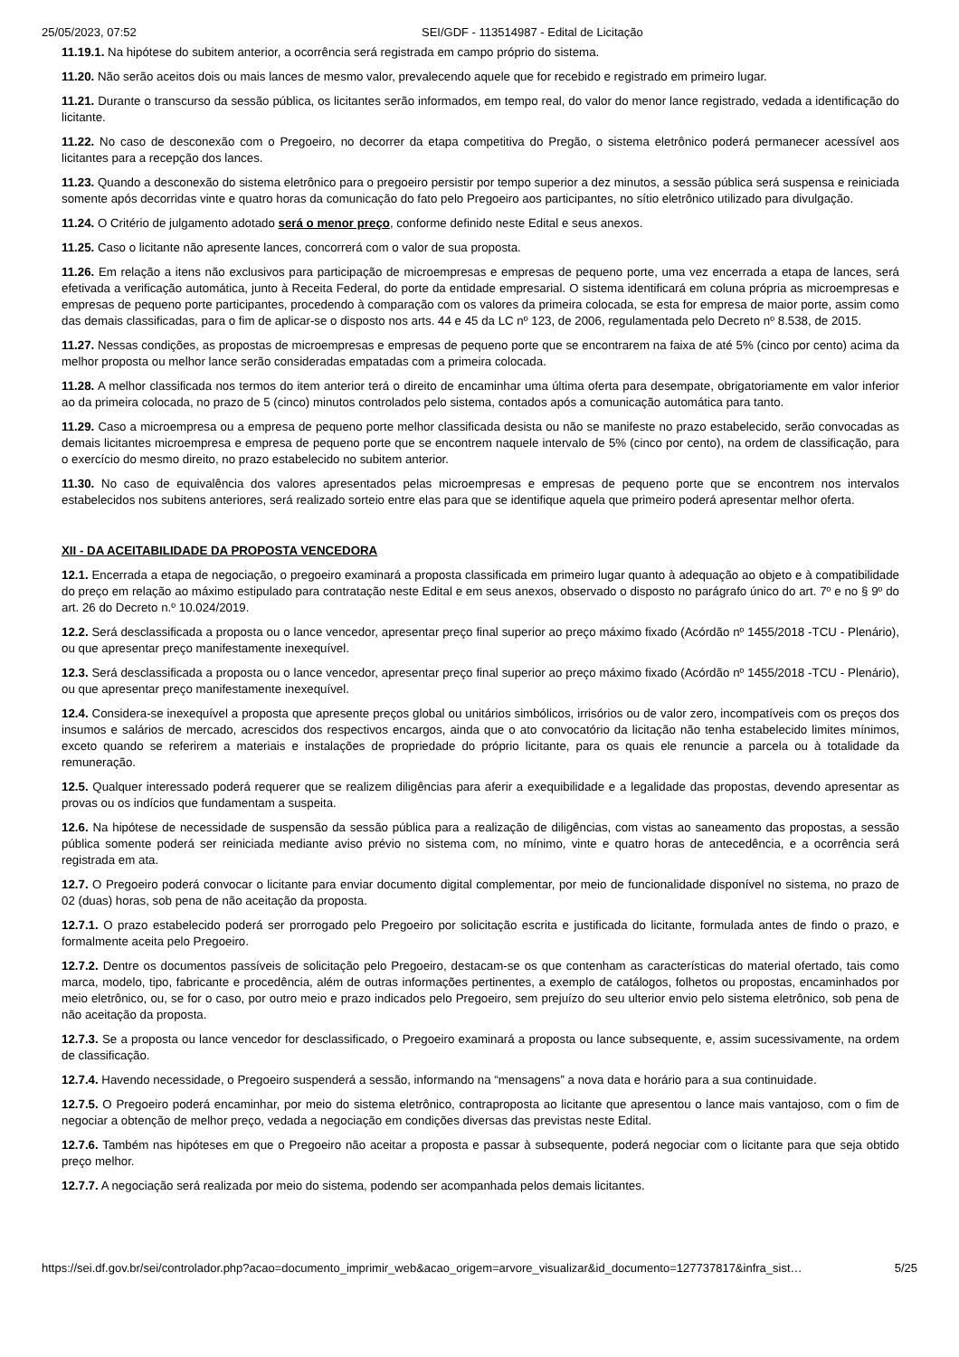25/05/2023, 07:52 SEI/GDF - 113514987 - Edital de Licitação
11.19.1. Na hipótese do subitem anterior, a ocorrência será registrada em campo próprio do sistema.
11.20. Não serão aceitos dois ou mais lances de mesmo valor, prevalecendo aquele que for recebido e registrado em primeiro lugar.
11.21. Durante o transcurso da sessão pública, os licitantes serão informados, em tempo real, do valor do menor lance registrado, vedada a identificação do licitante.
11.22. No caso de desconexão com o Pregoeiro, no decorrer da etapa competitiva do Pregão, o sistema eletrônico poderá permanecer acessível aos licitantes para a recepção dos lances.
11.23. Quando a desconexão do sistema eletrônico para o pregoeiro persistir por tempo superior a dez minutos, a sessão pública será suspensa e reiniciada somente após decorridas vinte e quatro horas da comunicação do fato pelo Pregoeiro aos participantes, no sítio eletrônico utilizado para divulgação.
11.24. O Critério de julgamento adotado será o menor preço, conforme definido neste Edital e seus anexos.
11.25. Caso o licitante não apresente lances, concorrerá com o valor de sua proposta.
11.26. Em relação a itens não exclusivos para participação de microempresas e empresas de pequeno porte, uma vez encerrada a etapa de lances, será efetivada a verificação automática, junto à Receita Federal, do porte da entidade empresarial. O sistema identificará em coluna própria as microempresas e empresas de pequeno porte participantes, procedendo à comparação com os valores da primeira colocada, se esta for empresa de maior porte, assim como das demais classificadas, para o fim de aplicar-se o disposto nos arts. 44 e 45 da LC nº 123, de 2006, regulamentada pelo Decreto nº 8.538, de 2015.
11.27. Nessas condições, as propostas de microempresas e empresas de pequeno porte que se encontrarem na faixa de até 5% (cinco por cento) acima da melhor proposta ou melhor lance serão consideradas empatadas com a primeira colocada.
11.28. A melhor classificada nos termos do item anterior terá o direito de encaminhar uma última oferta para desempate, obrigatoriamente em valor inferior ao da primeira colocada, no prazo de 5 (cinco) minutos controlados pelo sistema, contados após a comunicação automática para tanto.
11.29. Caso a microempresa ou a empresa de pequeno porte melhor classificada desista ou não se manifeste no prazo estabelecido, serão convocadas as demais licitantes microempresa e empresa de pequeno porte que se encontrem naquele intervalo de 5% (cinco por cento), na ordem de classificação, para o exercício do mesmo direito, no prazo estabelecido no subitem anterior.
11.30. No caso de equivalência dos valores apresentados pelas microempresas e empresas de pequeno porte que se encontrem nos intervalos estabelecidos nos subitens anteriores, será realizado sorteio entre elas para que se identifique aquela que primeiro poderá apresentar melhor oferta.
XII - DA ACEITABILIDADE DA PROPOSTA VENCEDORA
12.1. Encerrada a etapa de negociação, o pregoeiro examinará a proposta classificada em primeiro lugar quanto à adequação ao objeto e à compatibilidade do preço em relação ao máximo estipulado para contratação neste Edital e em seus anexos, observado o disposto no parágrafo único do art. 7º e no § 9º do art. 26 do Decreto n.º 10.024/2019.
12.2. Será desclassificada a proposta ou o lance vencedor, apresentar preço final superior ao preço máximo fixado (Acórdão nº 1455/2018 -TCU - Plenário), ou que apresentar preço manifestamente inexequível.
12.3. Será desclassificada a proposta ou o lance vencedor, apresentar preço final superior ao preço máximo fixado (Acórdão nº 1455/2018 -TCU - Plenário), ou que apresentar preço manifestamente inexequível.
12.4. Considera-se inexequível a proposta que apresente preços global ou unitários simbólicos, irrisórios ou de valor zero, incompatíveis com os preços dos insumos e salários de mercado, acrescidos dos respectivos encargos, ainda que o ato convocatório da licitação não tenha estabelecido limites mínimos, exceto quando se referirem a materiais e instalações de propriedade do próprio licitante, para os quais ele renuncie a parcela ou à totalidade da remuneração.
12.5. Qualquer interessado poderá requerer que se realizem diligências para aferir a exequibilidade e a legalidade das propostas, devendo apresentar as provas ou os indícios que fundamentam a suspeita.
12.6. Na hipótese de necessidade de suspensão da sessão pública para a realização de diligências, com vistas ao saneamento das propostas, a sessão pública somente poderá ser reiniciada mediante aviso prévio no sistema com, no mínimo, vinte e quatro horas de antecedência, e a ocorrência será registrada em ata.
12.7. O Pregoeiro poderá convocar o licitante para enviar documento digital complementar, por meio de funcionalidade disponível no sistema, no prazo de 02 (duas) horas, sob pena de não aceitação da proposta.
12.7.1. O prazo estabelecido poderá ser prorrogado pelo Pregoeiro por solicitação escrita e justificada do licitante, formulada antes de findo o prazo, e formalmente aceita pelo Pregoeiro.
12.7.2. Dentre os documentos passíveis de solicitação pelo Pregoeiro, destacam-se os que contenham as características do material ofertado, tais como marca, modelo, tipo, fabricante e procedência, além de outras informações pertinentes, a exemplo de catálogos, folhetos ou propostas, encaminhados por meio eletrônico, ou, se for o caso, por outro meio e prazo indicados pelo Pregoeiro, sem prejuízo do seu ulterior envio pelo sistema eletrônico, sob pena de não aceitação da proposta.
12.7.3. Se a proposta ou lance vencedor for desclassificado, o Pregoeiro examinará a proposta ou lance subsequente, e, assim sucessivamente, na ordem de classificação.
12.7.4. Havendo necessidade, o Pregoeiro suspenderá a sessão, informando na “mensagens” a nova data e horário para a sua continuidade.
12.7.5. O Pregoeiro poderá encaminhar, por meio do sistema eletrônico, contraproposta ao licitante que apresentou o lance mais vantajoso, com o fim de negociar a obtenção de melhor preço, vedada a negociação em condições diversas das previstas neste Edital.
12.7.6. Também nas hipóteses em que o Pregoeiro não aceitar a proposta e passar à subsequente, poderá negociar com o licitante para que seja obtido preço melhor.
12.7.7. A negociação será realizada por meio do sistema, podendo ser acompanhada pelos demais licitantes.
https://sei.df.gov.br/sei/controlador.php?acao=documento_imprimir_web&acao_origem=arvore_visualizar&id_documento=127737817&infra_sist… 5/25